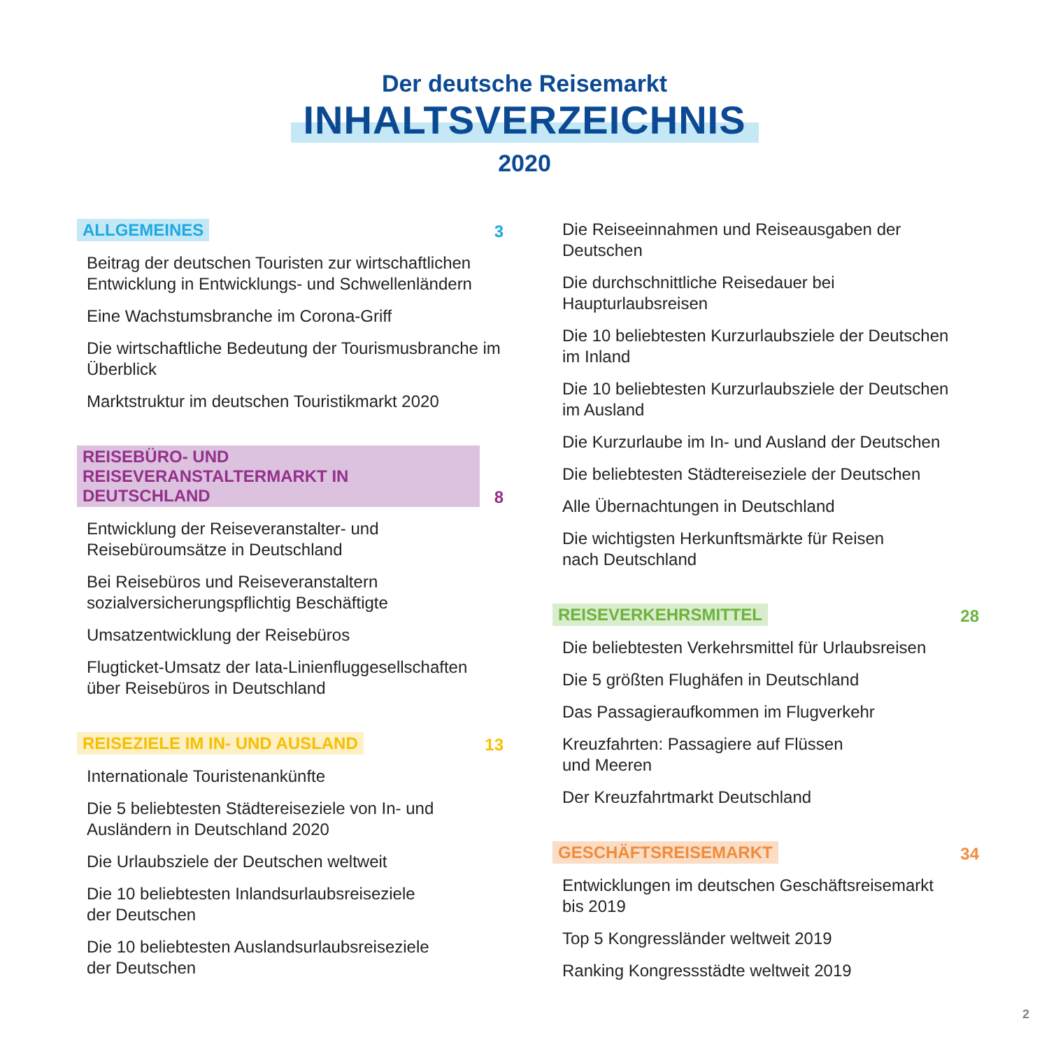Der deutsche Reisemarkt
INHALTSVERZEICHNIS
2020
ALLGEMEINES 3
Beitrag der deutschen Touristen zur wirtschaftlichen Entwicklung in Entwicklungs- und Schwellenländern
Eine Wachstumsbranche im Corona-Griff
Die wirtschaftliche Bedeutung der Tourismusbranche im Überblick
Marktstruktur im deutschen Touristikmarkt 2020
REISEBÜRO- UND REISEVERANSTALTERMARKT IN DEUTSCHLAND 8
Entwicklung der Reiseveranstalter- und Reisebüroumsätze in Deutschland
Bei Reisebüros und Reiseveranstaltern sozialversicherungspflichtig Beschäftigte
Umsatzentwicklung der Reisebüros
Flugticket-Umsatz der Iata-Linienfluggesellschaften über Reisebüros in Deutschland
REISEZIELE IM IN- UND AUSLAND 13
Internationale Touristenankünfte
Die 5 beliebtesten Städtereiseziele von In- und Ausländern in Deutschland 2020
Die Urlaubsziele der Deutschen weltweit
Die 10 beliebtesten Inlandsurlaubsreiseziele
der Deutschen
Die 10 beliebtesten Auslandsurlaubsreiseziele
der Deutschen
Die Reiseeinnahmen und Reiseausgaben der Deutschen
Die durchschnittliche Reisedauer bei Haupturlaubsreisen
Die 10 beliebtesten Kurzurlaubsziele der Deutschen
im Inland
Die 10 beliebtesten Kurzurlaubsziele der Deutschen
im Ausland
Die Kurzurlaube im In- und Ausland der Deutschen
Die beliebtesten Städtereiseziele der Deutschen
Alle Übernachtungen in Deutschland
Die wichtigsten Herkunftsmärkte für Reisen
nach Deutschland
REISEVERKEHRSMITTEL 28
Die beliebtesten Verkehrsmittel für Urlaubsreisen
Die 5 größten Flughäfen in Deutschland
Das Passagieraufkommen im Flugverkehr
Kreuzfahrten: Passagiere auf Flüssen
und Meeren
Der Kreuzfahrtmarkt Deutschland
GESCHÄFTSREISEMARKT 34
Entwicklungen im deutschen Geschäftsreisemarkt
bis 2019
Top 5 Kongressländer weltweit 2019
Ranking Kongressstädte weltweit 2019
2